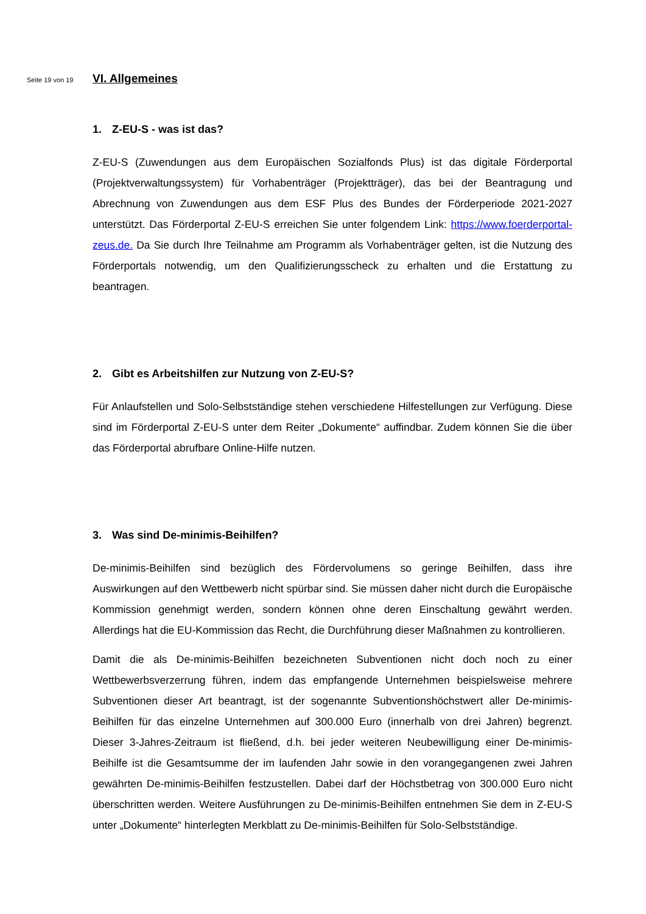Seite 19 von 19
VI. Allgemeines
1. Z-EU-S - was ist das?
Z-EU-S (Zuwendungen aus dem Europäischen Sozialfonds Plus) ist das digitale Förderportal (Projektverwaltungssystem) für Vorhabenträger (Projektträger), das bei der Beantragung und Abrechnung von Zuwendungen aus dem ESF Plus des Bundes der Förderperiode 2021-2027 unterstützt. Das Förderportal Z-EU-S erreichen Sie unter folgendem Link: https://www.foerderportal-zeus.de. Da Sie durch Ihre Teilnahme am Programm als Vorhabenträger gelten, ist die Nutzung des Förderportals notwendig, um den Qualifizierungsscheck zu erhalten und die Erstattung zu beantragen.
2. Gibt es Arbeitshilfen zur Nutzung von Z-EU-S?
Für Anlaufstellen und Solo-Selbstständige stehen verschiedene Hilfestellungen zur Verfügung. Diese sind im Förderportal Z-EU-S unter dem Reiter „Dokumente“ auffindbar. Zudem können Sie die über das Förderportal abrufbare Online-Hilfe nutzen.
3. Was sind De-minimis-Beihilfen?
De-minimis-Beihilfen sind bezüglich des Fördervolumens so geringe Beihilfen, dass ihre Auswirkungen auf den Wettbewerb nicht spürbar sind. Sie müssen daher nicht durch die Europäische Kommission genehmigt werden, sondern können ohne deren Einschaltung gewährt werden. Allerdings hat die EU-Kommission das Recht, die Durchführung dieser Maßnahmen zu kontrollieren.
Damit die als De-minimis-Beihilfen bezeichneten Subventionen nicht doch noch zu einer Wettbewerbsverzerrung führen, indem das empfangende Unternehmen beispielsweise mehrere Subventionen dieser Art beantragt, ist der sogenannte Subventionshöchstwert aller De-minimis-Beihilfen für das einzelne Unternehmen auf 300.000 Euro (innerhalb von drei Jahren) begrenzt. Dieser 3-Jahres-Zeitraum ist fließend, d.h. bei jeder weiteren Neubewilligung einer De-minimis-Beihilfe ist die Gesamtsumme der im laufenden Jahr sowie in den vorangegangenen zwei Jahren gewährten De-minimis-Beihilfen festzustellen. Dabei darf der Höchstbetrag von 300.000 Euro nicht überschritten werden. Weitere Ausführungen zu De-minimis-Beihilfen entnehmen Sie dem in Z-EU-S unter „Dokumente“ hinterlegten Merkblatt zu De-minimis-Beihilfen für Solo-Selbstständige.